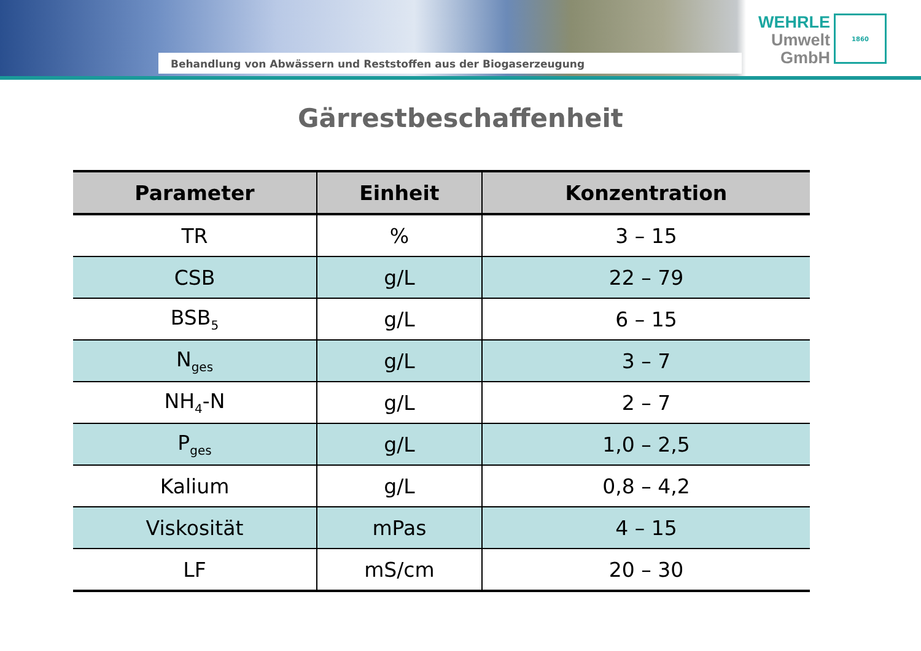Behandlung von Abwässern und Reststoffen aus der Biogaserzeugung
WEHRLE
Umwelt
GmbH
1860
Gärrestbeschaffenheit
| Parameter | Einheit | Konzentration |
| --- | --- | --- |
| TR | % | 3 – 15 |
| CSB | g/L | 22 – 79 |
| BSB<sub>5</sub> | g/L | 6 – 15 |
| N<sub>ges</sub> | g/L | 3 – 7 |
| NH<sub>4</sub>-N | g/L | 2 – 7 |
| P<sub>ges</sub> | g/L | 1,0 – 2,5 |
| Kalium | g/L | 0,8 – 4,2 |
| Viskosität | mPas | 4 – 15 |
| LF | mS/cm | 20 – 30 |